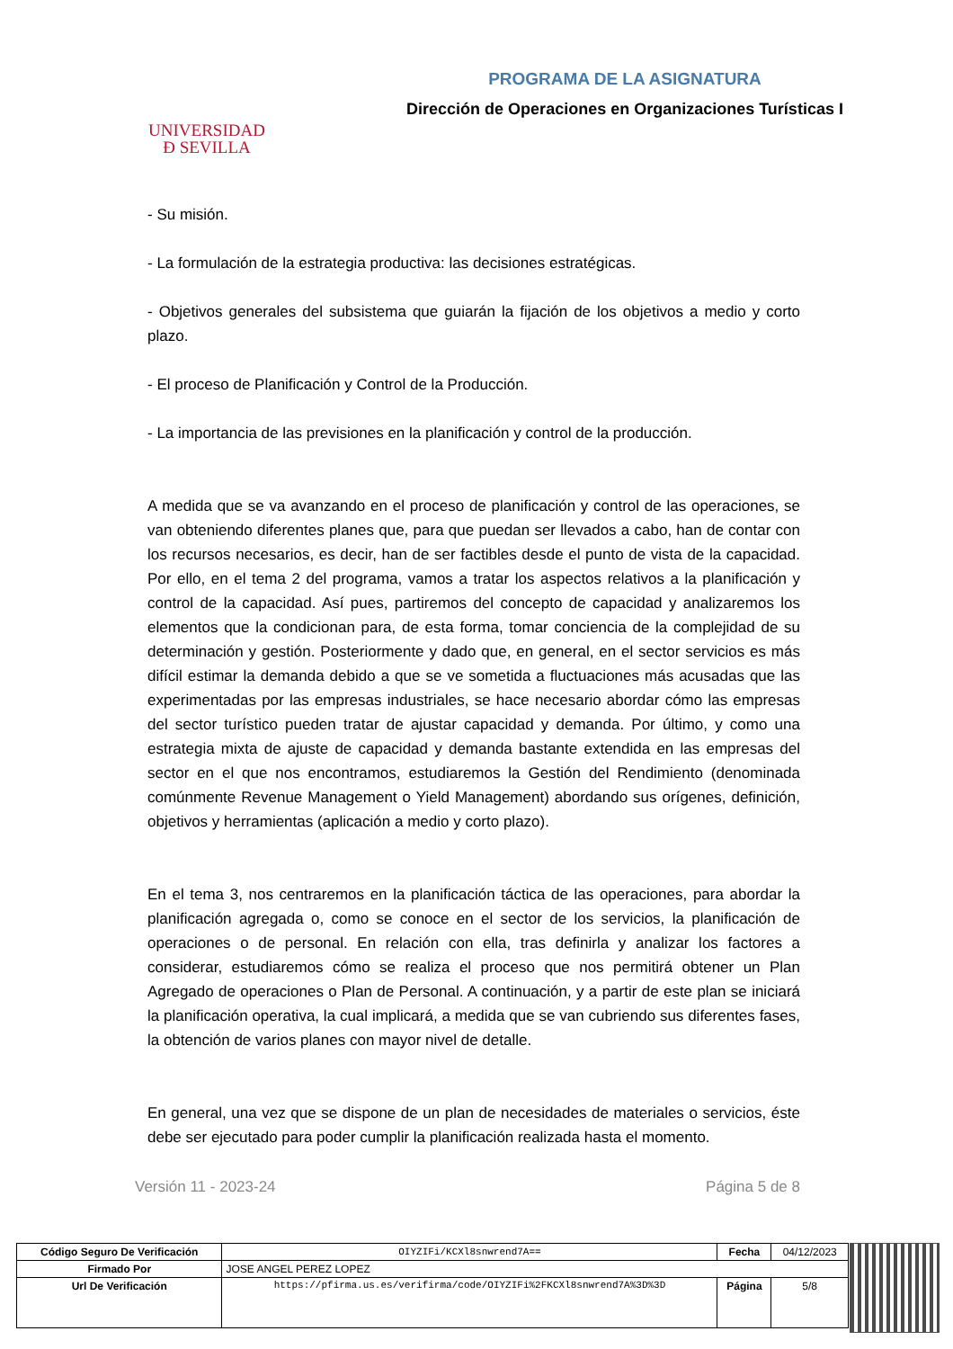UNIVERSIDAD
Ɖ SEVILLA
PROGRAMA DE LA ASIGNATURA
Dirección de Operaciones en Organizaciones Turísticas I
- Su misión.
- La formulación de la estrategia productiva: las decisiones estratégicas.
- Objetivos generales del subsistema que guiarán la fijación de los objetivos a medio y corto plazo.
- El proceso de Planificación y Control de la Producción.
- La importancia de las previsiones en la planificación y control de la producción.
A medida que se va avanzando en el proceso de planificación y control de las operaciones, se van obteniendo diferentes planes que, para que puedan ser llevados a cabo, han de contar con los recursos necesarios, es decir, han de ser factibles desde el punto de vista de la capacidad. Por ello, en el tema 2 del programa, vamos a tratar los aspectos relativos a la planificación y control de la capacidad. Así pues, partiremos del concepto de capacidad y analizaremos los elementos que la condicionan para, de esta forma, tomar conciencia de la complejidad de su determinación y gestión. Posteriormente y dado que, en general, en el sector servicios es más difícil estimar la demanda debido a que se ve sometida a fluctuaciones más acusadas que las experimentadas por las empresas industriales, se hace necesario abordar cómo las empresas del sector turístico pueden tratar de ajustar capacidad y demanda. Por último, y como una estrategia mixta de ajuste de capacidad y demanda bastante extendida en las empresas del sector en el que nos encontramos, estudiaremos la Gestión del Rendimiento (denominada comúnmente Revenue Management o Yield Management) abordando sus orígenes, definición, objetivos y herramientas (aplicación a medio y corto plazo).
En el tema 3, nos centraremos en la planificación táctica de las operaciones, para abordar la planificación agregada o, como se conoce en el sector de los servicios, la planificación de operaciones o de personal. En relación con ella, tras definirla y analizar los factores a considerar, estudiaremos cómo se realiza el proceso que nos permitirá obtener un Plan Agregado de operaciones o Plan de Personal. A continuación, y a partir de este plan se iniciará la planificación operativa, la cual implicará, a medida que se van cubriendo sus diferentes fases, la obtención de varios planes con mayor nivel de detalle.
En general, una vez que se dispone de un plan de necesidades de materiales o servicios, éste debe ser ejecutado para poder cumplir la planificación realizada hasta el momento.
Versión 11 - 2023-24 Página 5 de 8
| Código Seguro De Verificación | OIYZIFi/KCXl8snwrend7A== | Fecha | 04/12/2023 |
| Firmado Por | JOSE ANGEL PEREZ LOPEZ | | |
| Url De Verificación | https://pfirma.us.es/verifirma/code/OIYZIFi%2FKCXl8snwrend7A%3D%3D | Página | 5/8 |